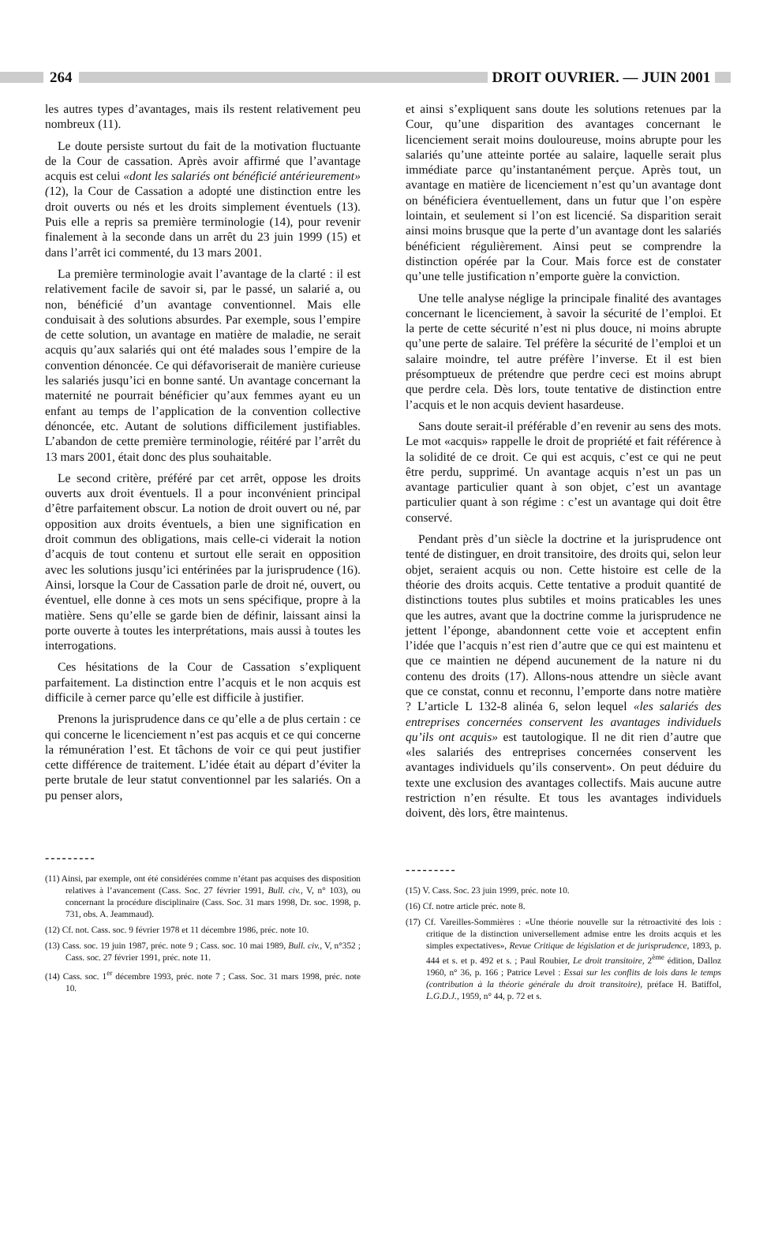264 DROIT OUVRIER. — JUIN 2001
les autres types d’avantages, mais ils restent relativement peu nombreux (11).
Le doute persiste surtout du fait de la motivation fluctuante de la Cour de cassation. Après avoir affirmé que l’avantage acquis est celui «dont les salariés ont bénéficié antérieurement» (12), la Cour de Cassation a adopté une distinction entre les droit ouverts ou nés et les droits simplement éventuels (13). Puis elle a repris sa première terminologie (14), pour revenir finalement à la seconde dans un arrêt du 23 juin 1999 (15) et dans l’arrêt ici commenté, du 13 mars 2001.
La première terminologie avait l’avantage de la clarté : il est relativement facile de savoir si, par le passé, un salarié a, ou non, bénéficié d’un avantage conventionnel. Mais elle conduisait à des solutions absurdes. Par exemple, sous l’empire de cette solution, un avantage en matière de maladie, ne serait acquis qu’aux salariés qui ont été malades sous l’empire de la convention dénoncée. Ce qui défavoriserait de manière curieuse les salariés jusqu’ici en bonne santé. Un avantage concernant la maternité ne pourrait bénéficier qu’aux femmes ayant eu un enfant au temps de l’application de la convention collective dénoncée, etc. Autant de solutions difficilement justifiables. L’abandon de cette première terminologie, réitéré par l’arrêt du 13 mars 2001, était donc des plus souhaitable.
Le second critère, préféré par cet arrêt, oppose les droits ouverts aux droit éventuels. Il a pour inconvénient principal d’être parfaitement obscur. La notion de droit ouvert ou né, par opposition aux droits éventuels, a bien une signification en droit commun des obligations, mais celle-ci viderait la notion d’acquis de tout contenu et surtout elle serait en opposition avec les solutions jusqu’ici entérinées par la jurisprudence (16). Ainsi, lorsque la Cour de Cassation parle de droit né, ouvert, ou éventuel, elle donne à ces mots un sens spécifique, propre à la matière. Sens qu’elle se garde bien de définir, laissant ainsi la porte ouverte à toutes les interprétations, mais aussi à toutes les interrogations.
Ces hésitations de la Cour de Cassation s’expliquent parfaitement. La distinction entre l’acquis et le non acquis est difficile à cerner parce qu’elle est difficile à justifier.
Prenons la jurisprudence dans ce qu’elle a de plus certain : ce qui concerne le licenciement n’est pas acquis et ce qui concerne la rémunération l’est. Et tâchons de voir ce qui peut justifier cette différence de traitement. L’idée était au départ d’éviter la perte brutale de leur statut conventionnel par les salariés. On a pu penser alors,
---------
(11) Ainsi, par exemple, ont été considérées comme n’étant pas acquises des disposition relatives à l’avancement (Cass. Soc. 27 février 1991, Bull. civ., V, n° 103), ou concernant la procédure disciplinaire (Cass. Soc. 31 mars 1998, Dr. soc. 1998, p. 731, obs. A. Jeammaud).
(12) Cf. not. Cass. soc. 9 février 1978 et 11 décembre 1986, préc. note 10.
(13) Cass. soc. 19 juin 1987, préc. note 9 ; Cass. soc. 10 mai 1989, Bull. civ., V, n°352 ; Cass. soc. 27 février 1991, préc. note 11.
(14) Cass. soc. 1<sup>er</sup> décembre 1993, préc. note 7 ; Cass. Soc. 31 mars 1998, préc. note 10.
et ainsi s’expliquent sans doute les solutions retenues par la Cour, qu’une disparition des avantages concernant le licenciement serait moins douloureuse, moins abrupte pour les salariés qu’une atteinte portée au salaire, laquelle serait plus immédiate parce qu’instantanément perçue. Après tout, un avantage en matière de licenciement n’est qu’un avantage dont on bénéficiera éventuellement, dans un futur que l’on espère lointain, et seulement si l’on est licencié. Sa disparition serait ainsi moins brusque que la perte d’un avantage dont les salariés bénéficient régulièrement. Ainsi peut se comprendre la distinction opérée par la Cour. Mais force est de constater qu’une telle justification n’emporte guère la conviction.
Une telle analyse néglige la principale finalité des avantages concernant le licenciement, à savoir la sécurité de l’emploi. Et la perte de cette sécurité n’est ni plus douce, ni moins abrupte qu’une perte de salaire. Tel préfère la sécurité de l’emploi et un salaire moindre, tel autre préfère l’inverse. Et il est bien présomptueux de prétendre que perdre ceci est moins abrupt que perdre cela. Dès lors, toute tentative de distinction entre l’acquis et le non acquis devient hasardeuse.
Sans doute serait-il préférable d’en revenir au sens des mots. Le mot «acquis» rappelle le droit de propriété et fait référence à la solidité de ce droit. Ce qui est acquis, c’est ce qui ne peut être perdu, supprimé. Un avantage acquis n’est un pas un avantage particulier quant à son objet, c’est un avantage particulier quant à son régime : c’est un avantage qui doit être conservé.
Pendant près d’un siècle la doctrine et la jurisprudence ont tenté de distinguer, en droit transitoire, des droits qui, selon leur objet, seraient acquis ou non. Cette histoire est celle de la théorie des droits acquis. Cette tentative a produit quantité de distinctions toutes plus subtiles et moins praticables les unes que les autres, avant que la doctrine comme la jurisprudence ne jettent l’éponge, abandonnent cette voie et acceptent enfin l’idée que l’acquis n’est rien d’autre que ce qui est maintenu et que ce maintien ne dépend aucunement de la nature ni du contenu des droits (17). Allons-nous attendre un siècle avant que ce constat, connu et reconnu, l’emporte dans notre matière ? L’article L 132-8 alinéa 6, selon lequel «les salariés des entreprises concernées conservent les avantages individuels qu’ils ont acquis» est tautologique. Il ne dit rien d’autre que «les salariés des entreprises concernées conservent les avantages individuels qu’ils conservent». On peut déduire du texte une exclusion des avantages collectifs. Mais aucune autre restriction n’en résulte. Et tous les avantages individuels doivent, dès lors, être maintenus.
---------
(15) V. Cass. Soc. 23 juin 1999, préc. note 10.
(16) Cf. notre article préc. note 8.
(17) Cf. Vareilles-Sommières : «Une théorie nouvelle sur la rétroactivité des lois : critique de la distinction universellement admise entre les droits acquis et les simples expectatives», Revue Critique de législation et de jurisprudence, 1893, p. 444 et s. et p. 492 et s. ; Paul Roubier, Le droit transitoire, 2<sup>ème</sup> édition, Dalloz 1960, n° 36, p. 166 ; Patrice Level : Essai sur les conflits de lois dans le temps (contribution à la théorie générale du droit transitoire), préface H. Batiffol, L.G.D.J., 1959, n° 44, p. 72 et s.